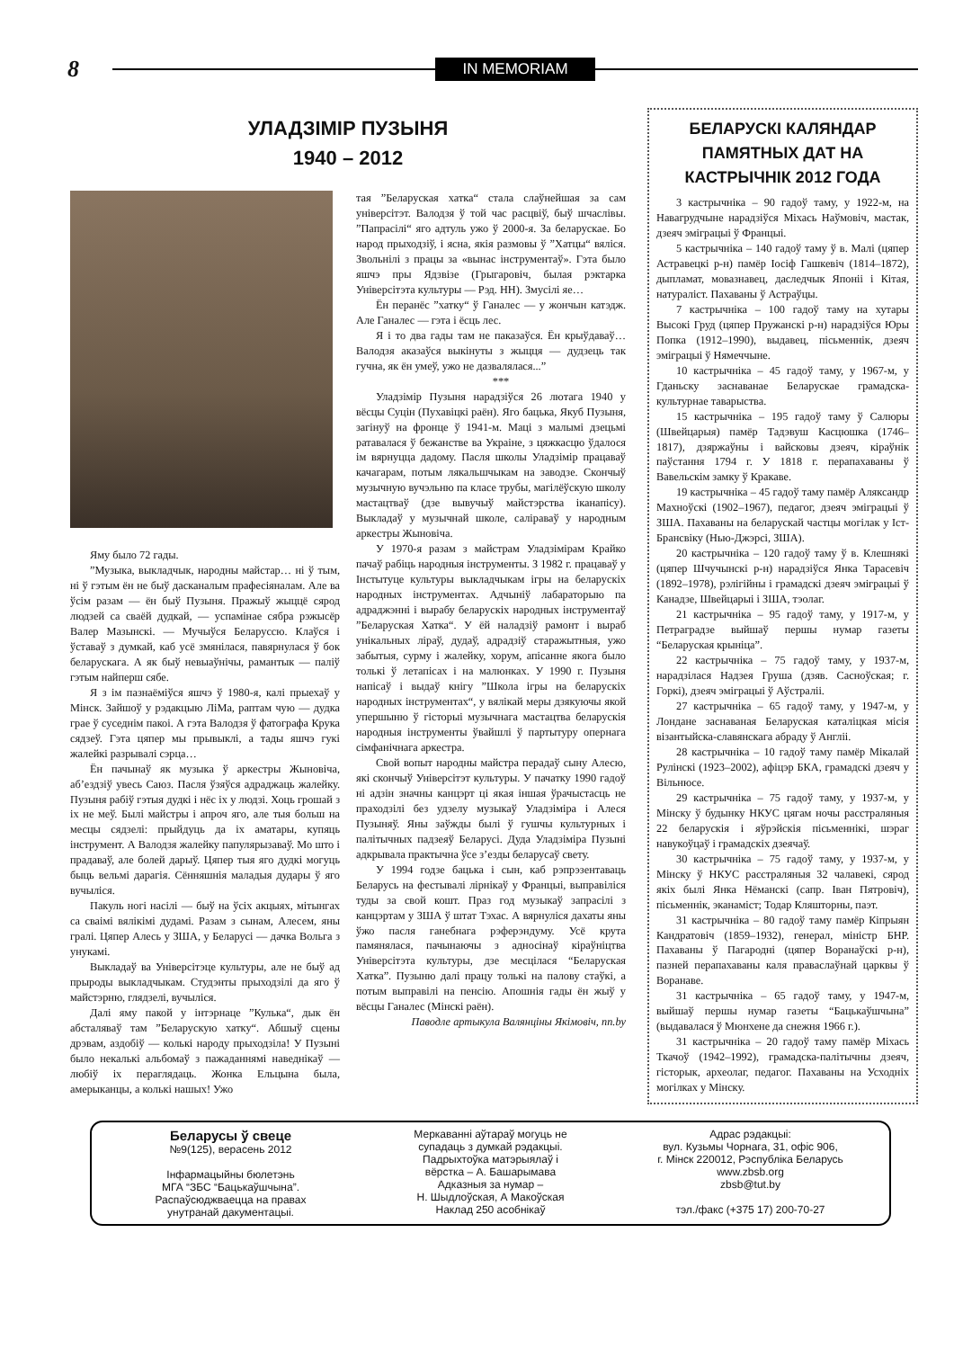8 IN MEMORIAM
УЛАДЗІМІР ПУЗЫНЯ
1940 – 2012
Яму было 72 гады.
”Музыка, выкладчык, народны майстар… ні ў тым, ні ў гэтым ён не быў дасканалым прафесіяналам. Але ва ўсім разам — ён быў Пузыня. Пражыў жыццё сярод людзей са сваёй дудкай, — успамінае сябра рэжысёр Валер Мазынскі. — Мучыўся Беларуссю. Клаўся і ўставаў з думкай, каб усё змянілася, павярнулася ў бок беларускага. А як быў невыаўнічы, рамантык — паліў гэтым найперш сябе.
Я з ім пазнаёміўся яшчэ ў 1980-я, калі прыехаў у Мінск. Зайшоў у рэдакцыю ЛіМа, раптам чую — дудка грае ў суседнім пакоі. А гэта Валодзя ў фатографа Крука сядзеў. Гэта цяпер мы прывыклі, а тады яшчэ гукі жалейкі разрывалі сэрца…
Ён пачынаў як музыка ў аркестры Жыновіча, аб’ездзіў увесь Саюз. Пасля ўзяўся адраджаць жалейку. Пузыня рабіў гэтыя дудкі і нёс іх у людзі. Хоць грошай з іх не меў. Былі майстры і апроч яго, але тыя больш на месцы сядзелі: прыйдуць да іх аматары, купяць інструмент. А Валодзя жалейку папулярызаваў. Мо што і прадаваў, але болей дарыў. Цяпер тыя яго дудкі могуць быць вельмі дарагія. Сённяшнія маладыя дудары ў яго вучыліся.
Пакуль ногі насілі — быў на ўсіх акцыях, мітынгах са сваімі вялікімі дудамі. Разам з сынам, Алесем, яны гралі. Цяпер Алесь у ЗША, у Беларусі — дачка Вольга з унукамі.
Выкладаў ва Універсітэце культуры, але не быў ад прыроды выкладчыкам. Студэнты прыходзілі да яго ў майстэрню, глядзелі, вучыліся.
Далі яму пакой у інтэрнаце ”Кулька“, дык ён абсталяваў там ”Беларускую хатку“. Абшыў сцены дрэвам, аздобіў — колькі народу прыходзіла! У Пузыні было некалькі альбомаў з пажаданнямі наведнікаў — любіў іх пераглядаць. Жонка Ельцына была, амерыканцы, а колькі нашых! Ужо
тая ”Беларуская хатка“ стала слаўнейшая за сам універсітэт. Валодзя ў той час расцвіў, быў шчаслівы. ”Папрасілі“ яго адтуль ужо ў 2000-я. За беларускае. Бо народ прыходзіў, і ясна, якія размовы ў ”Хатцы“ вяліся. Звольнілі з працы за «вынас інструментаў». Гэта было яшчэ пры Ядзвізе (Грыгаровіч, былая рэктарка Універсітэта культуры — Рэд. НН). Змусілі яе…
Ён перанёс ”хатку“ ў Ганалес — у жончын катэдж. Але Ганалес — гэта і ёсць лес.
Я і то два гады там не паказаўся. Ён крыўдаваў… Валодзя аказаўся выкінуты з жыцця — дудзець так гучна, як ён умеў, ужо не дазвалялася...”
***
Уладзімір Пузыня нарадзіўся 26 лютага 1940 у вёсцы Суцін (Пухавіцкі раён). Яго бацька, Якуб Пузыня, загінуў на фронце ў 1941-м. Маці з малымі дзецьмі ратавалася ў бежанстве ва Украіне, з цяжкасцю ўдалося ім вярнуцца дадому. Пасля школы Уладзімір працаваў качагарам, потым лякальшчыкам на заводзе. Скончыў музычную вучэльню па класе трубы, магілёўскую школу мастацтваў (дзе вывучыў майстэрства іканапісу). Выкладаў у музычнай школе, саліраваў у народным аркестры Жыновіча.
У 1970-я разам з майстрам Уладзімірам Крайко пачаў рабіць народныя інструменты. З 1982 г. працаваў у Інстытуце культуры выкладчыкам ігры на беларускіх народных інструментах. Адчыніў лабараторыю па адраджэнні і вырабу беларускіх народных інструментаў ”Беларуская Хатка“. У ёй наладзіў рамонт і выраб унікальных ліраў, дудаў, адрадзіў старажытныя, ужо забытыя, сурму і жалейку, хорум, апісанне якога было толькі ў летапісах і на малюнках. У 1990 г. Пузыня напісаў і выдаў кнігу ”Школа ігры на беларускіх народных інструментах“, у вялікай меры дзякуючы якой упершыню ў гісторыі музычнага мастацтва беларускія народныя інструменты ўвайшлі ў партытуру опернага сімфанічнага аркестра.
Свой вопыт народны майстра перадаў сыну Алесю, які скончыў Універсітэт культуры. У пачатку 1990 гадоў ні адзін значны канцэрт ці якая іншая ўрачыстасць не праходзілі без удзелу музыкаў Уладзіміра і Алеся Пузыняў. Яны заўжды былі ў гушчы культурных і палітычных падзеяў Беларусі. Дуда Уладзіміра Пузыні адкрывала практычна ўсе з’езды беларусаў свету.
У 1994 годзе бацька і сын, каб рэпрэзентаваць Беларусь на фестывалі лірнікаў у Францыі, выправіліся туды за свой кошт. Праз год музыкаў запрасілі з канцэртам у ЗША ў штат Тэхас. А вярнуліся дахаты яны ўжо пасля ганебнага рэферэндуму. Усё крута памянялася, пачынаючы з адносінаў кіраўніцтва Універсітэта культуры, дзе месцілася “Беларуская Хатка”. Пузыню далі працу толькі на палову стаўкі, а потым выправілі на пенсію. Апошнія гады ён жыў у вёсцы Ганалес (Мінскі раён).
Паводле артыкула Валянціны Якімовіч, nn.by
БЕЛАРУСКІ КАЛЯНДАР ПАМЯТНЫХ ДАТ НА КАСТРЫЧНІК 2012 ГОДА
3 кастрычніка – 90 гадоў таму, у 1922-м, на Навагрудчыне нарадзіўся Міхась Наўмовіч, мастак, дзеяч эміграцыі ў Францыі.
5 кастрычніка – 140 гадоў таму ў в. Малі (цяпер Астравецкі р-н) памёр Іосіф Гашкевіч (1814–1872), дыпламат, мовазнавец, даследчык Японіі і Кітая, натураліст. Пахаваны ў Астраўцы.
7 кастрычніка – 100 гадоў таму на хутары Высокі Груд (цяпер Пружанскі р-н) нарадзіўся Юры Попка (1912–1990), выдавец, пісьменнік, дзеяч эміграцыі ў Нямеччыне.
10 кастрычніка – 45 гадоў таму, у 1967-м, у Гданьску заснаванае Беларускае грамадска-культурнае таварыства.
15 кастрычніка – 195 гадоў таму ў Салюры (Швейцарыя) памёр Тадэвуш Касцюшка (1746–1817), дзяржаўны і вайсковы дзеяч, кіраўнік паўстання 1794 г. У 1818 г. перапахаваны ў Вавельскім замку ў Кракаве.
19 кастрычніка – 45 гадоў таму памёр Аляксандр Махноўскі (1902–1967), педагог, дзеяч эміграцыі ў ЗША. Пахаваны на беларускай частцы могілак у Іст-Брансвіку (Нью-Джэрсі, ЗША).
20 кастрычніка – 120 гадоў таму ў в. Клешнякі (цяпер Шчучынскі р-н) нарадзіўся Янка Тарасевіч (1892–1978), рэлігійны і грамадскі дзеяч эміграцыі ў Канадзе, Швейцарыі і ЗША, тэолаг.
21 кастрычніка – 95 гадоў таму, у 1917-м, у Петраградзе выйшаў першы нумар газеты “Беларуская крыніца”.
22 кастрычніка – 75 гадоў таму, у 1937-м, нарадзілася Надзея Груша (дзяв. Сасноўская; г. Горкі), дзеяч эміграцыі ў Аўстраліі.
27 кастрычніка – 65 гадоў таму, у 1947-м, у Лондане заснаваная Беларуская каталіцкая місія візантыйска-славянскага абраду ў Англіі.
28 кастрычніка – 10 гадоў таму памёр Мікалай Рулінскі (1923–2002), афіцэр БКА, грамадскі дзеяч у Вільнюсе.
29 кастрычніка – 75 гадоў таму, у 1937-м, у Мінску ў будынку НКУС цягам ночы расстраляныя 22 беларускія і яўрэйскія пісьменнікі, шэраг навукоўцаў і грамадскіх дзеячаў.
30 кастрычніка – 75 гадоў таму, у 1937-м, у Мінску ў НКУС расстраляныя 32 чалавекі, сярод якіх былі Янка Нёманскі (сапр. Іван Пятровіч), пісьменнік, эканаміст; Тодар Кляшторны, паэт.
31 кастрычніка – 80 гадоў таму памёр Кіпрыян Кандратовіч (1859–1932), генерал, міністр БНР. Пахаваны ў Пагародні (цяпер Воранаўскі р-н), пазней перапахаваны каля праваслаўнай царквы ў Воранаве.
31 кастрычніка – 65 гадоў таму, у 1947-м, выйшаў першы нумар газеты “Бацькаўшчына” (выдавалася ў Мюнхене да снежня 1966 г.).
31 кастрычніка – 20 гадоў таму памёр Міхась Ткачоў (1942–1992), грамадска-палітычны дзеяч, гісторык, археолаг, педагог. Пахаваны на Усходніх могілках у Мінску.
Беларусы ў свеце
№9(125), верасень 2012
Інфармацыйны бюлетэнь
МГА “ЗБС “Бацькаўшчына”.
Распаўсюджваецца на правах
унутранай дакументацыі.
Меркаванні аўтараў могуць не
супадаць з думкай рэдакцыі.
Падрыхтоўка матэрыялаў і
вёрстка – А. Башарымава
Адказныя за нумар –
Н. Шыдлоўская, А Макоўская
Наклад 250 асобнікаў
Адрас рэдакцыі:
вул. Кузьмы Чорнага, 31, офіс 906,
г. Мінск 220012, Рэспубліка Беларусь
www.zbsb.org
zbsb@tut.by
тэл./факс (+375 17) 200-70-27